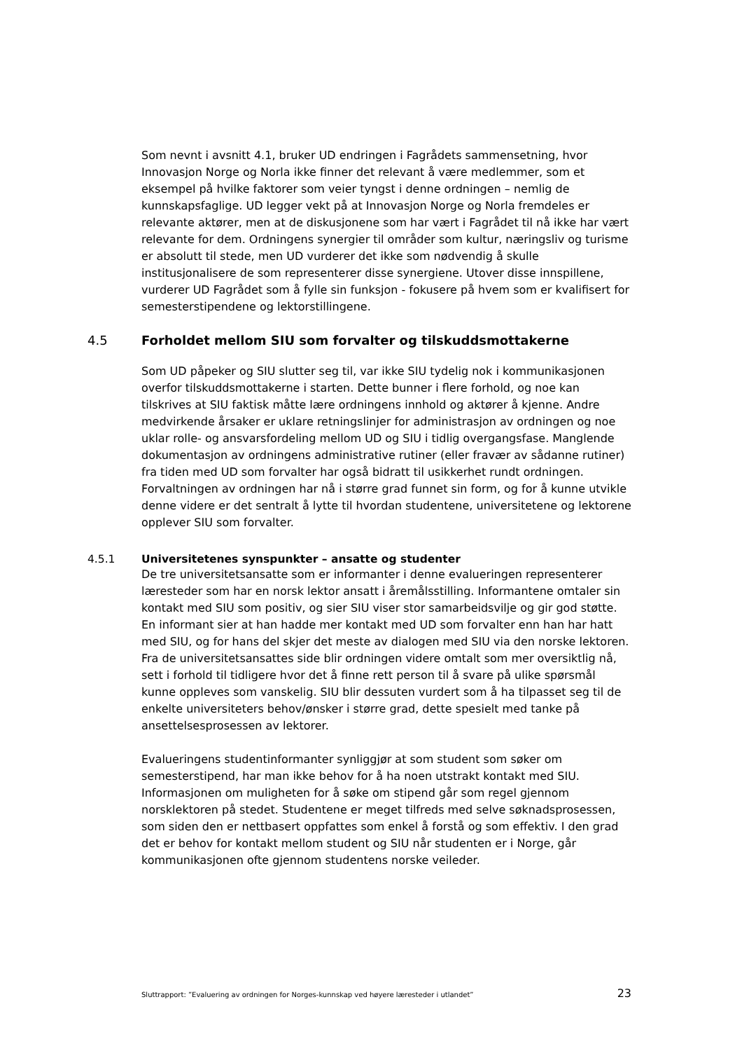Som nevnt i avsnitt 4.1, bruker UD endringen i Fagrådets sammensetning, hvor Innovasjon Norge og Norla ikke finner det relevant å være medlemmer, som et eksempel på hvilke faktorer som veier tyngst i denne ordningen – nemlig de kunnskapsfaglige. UD legger vekt på at Innovasjon Norge og Norla fremdeles er relevante aktører, men at de diskusjonene som har vært i Fagrådet til nå ikke har vært relevante for dem. Ordningens synergier til områder som kultur, næringsliv og turisme er absolutt til stede, men UD vurderer det ikke som nødvendig å skulle institusjonalisere de som representerer disse synergiene. Utover disse innspillene, vurderer UD Fagrådet som å fylle sin funksjon - fokusere på hvem som er kvalifisert for semesterstipendene og lektorstillingene.
4.5 Forholdet mellom SIU som forvalter og tilskuddsmottakerne
Som UD påpeker og SIU slutter seg til, var ikke SIU tydelig nok i kommunikasjonen overfor tilskuddsmottakerne i starten. Dette bunner i flere forhold, og noe kan tilskrives at SIU faktisk måtte lære ordningens innhold og aktører å kjenne. Andre medvirkende årsaker er uklare retningslinjer for administrasjon av ordningen og noe uklar rolle- og ansvarsfordeling mellom UD og SIU i tidlig overgangsfase. Manglende dokumentasjon av ordningens administrative rutiner (eller fravær av sådanne rutiner) fra tiden med UD som forvalter har også bidratt til usikkerhet rundt ordningen. Forvaltningen av ordningen har nå i større grad funnet sin form, og for å kunne utvikle denne videre er det sentralt å lytte til hvordan studentene, universitetene og lektorene opplever SIU som forvalter.
4.5.1 Universitetenes synspunkter – ansatte og studenter
De tre universitetsansatte som er informanter i denne evalueringen representerer læresteder som har en norsk lektor ansatt i åremålsstilling. Informantene omtaler sin kontakt med SIU som positiv, og sier SIU viser stor samarbeidsvilje og gir god støtte. En informant sier at han hadde mer kontakt med UD som forvalter enn han har hatt med SIU, og for hans del skjer det meste av dialogen med SIU via den norske lektoren. Fra de universitetsansattes side blir ordningen videre omtalt som mer oversiktlig nå, sett i forhold til tidligere hvor det å finne rett person til å svare på ulike spørsmål kunne oppleves som vanskelig. SIU blir dessuten vurdert som å ha tilpasset seg til de enkelte universiteters behov/ønsker i større grad, dette spesielt med tanke på ansettelsesprosessen av lektorer.
Evalueringens studentinformanter synliggjør at som student som søker om semesterstipend, har man ikke behov for å ha noen utstrakt kontakt med SIU. Informasjonen om muligheten for å søke om stipend går som regel gjennom norsklektoren på stedet. Studentene er meget tilfreds med selve søknadsprosessen, som siden den er nettbasert oppfattes som enkel å forstå og som effektiv. I den grad det er behov for kontakt mellom student og SIU når studenten er i Norge, går kommunikasjonen ofte gjennom studentens norske veileder.
Sluttrapport: ”Evaluering av ordningen for Norges-kunnskap ved høyere læresteder i utlandet” 23